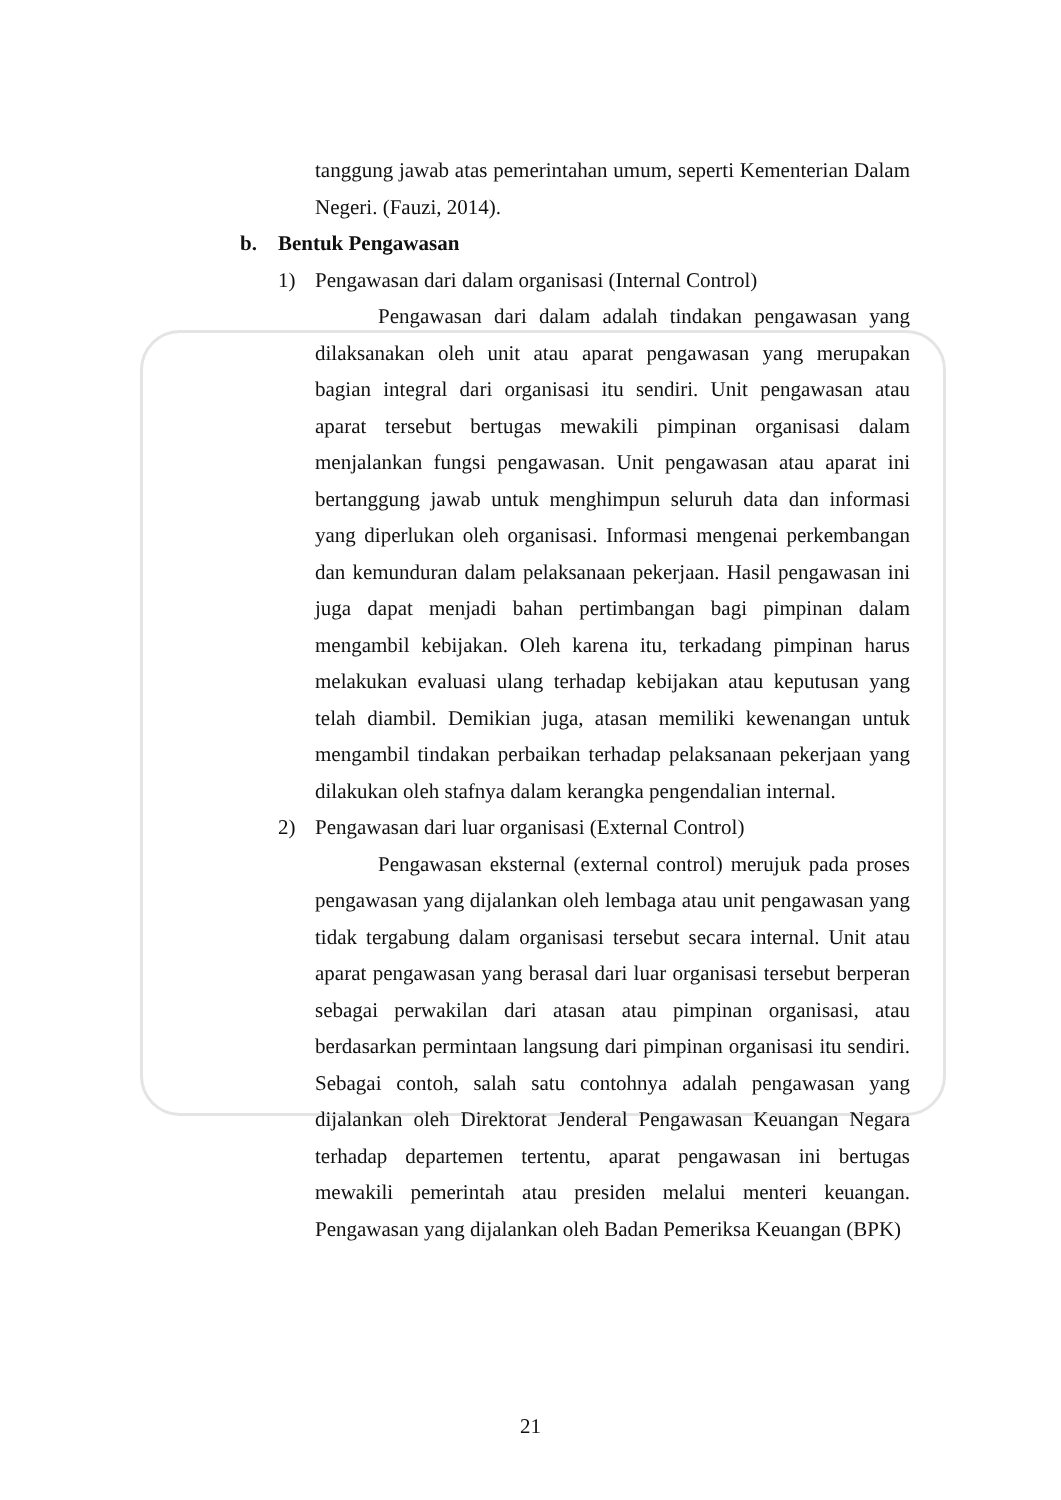tanggung jawab atas pemerintahan umum, seperti Kementerian Dalam Negeri. (Fauzi, 2014).
b. Bentuk Pengawasan
1) Pengawasan dari dalam organisasi (Internal Control)
Pengawasan dari dalam adalah tindakan pengawasan yang dilaksanakan oleh unit atau aparat pengawasan yang merupakan bagian integral dari organisasi itu sendiri. Unit pengawasan atau aparat tersebut bertugas mewakili pimpinan organisasi dalam menjalankan fungsi pengawasan. Unit pengawasan atau aparat ini bertanggung jawab untuk menghimpun seluruh data dan informasi yang diperlukan oleh organisasi. Informasi mengenai perkembangan dan kemunduran dalam pelaksanaan pekerjaan. Hasil pengawasan ini juga dapat menjadi bahan pertimbangan bagi pimpinan dalam mengambil kebijakan. Oleh karena itu, terkadang pimpinan harus melakukan evaluasi ulang terhadap kebijakan atau keputusan yang telah diambil. Demikian juga, atasan memiliki kewenangan untuk mengambil tindakan perbaikan terhadap pelaksanaan pekerjaan yang dilakukan oleh stafnya dalam kerangka pengendalian internal.
2) Pengawasan dari luar organisasi (External Control)
Pengawasan eksternal (external control) merujuk pada proses pengawasan yang dijalankan oleh lembaga atau unit pengawasan yang tidak tergabung dalam organisasi tersebut secara internal. Unit atau aparat pengawasan yang berasal dari luar organisasi tersebut berperan sebagai perwakilan dari atasan atau pimpinan organisasi, atau berdasarkan permintaan langsung dari pimpinan organisasi itu sendiri. Sebagai contoh, salah satu contohnya adalah pengawasan yang dijalankan oleh Direktorat Jenderal Pengawasan Keuangan Negara terhadap departemen tertentu, aparat pengawasan ini bertugas mewakili pemerintah atau presiden melalui menteri keuangan. Pengawasan yang dijalankan oleh Badan Pemeriksa Keuangan (BPK)
21